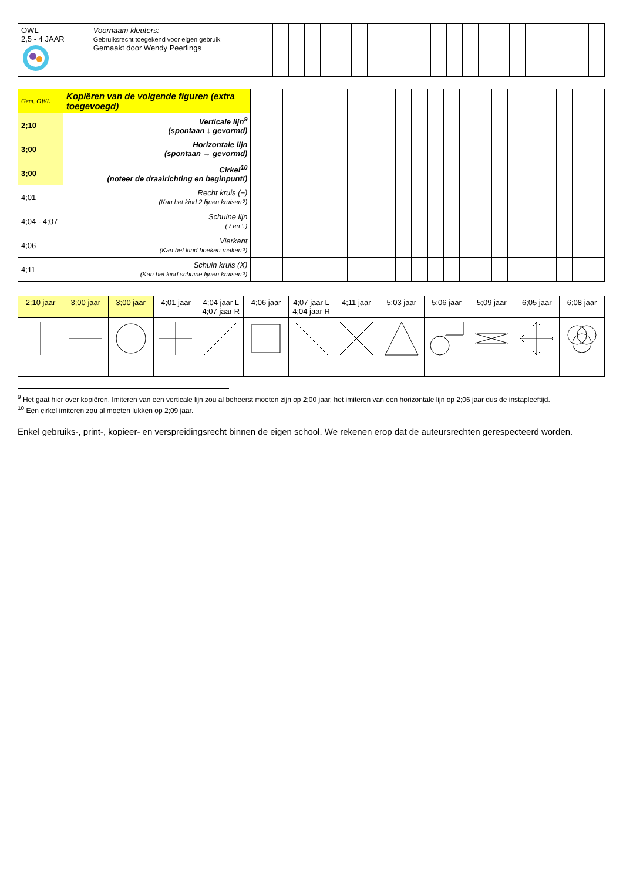| OWL 2,5 - 4 JAAR | Voornaam kleuters: Gebruiksrecht toegekend voor eigen gebruik Gemaakt door Wendy Peerlings | | | | | | | | | | | | | | | | | | | | | | |
| Gem. OWL | Kopiëren van de volgende figuren (extra toegevoegd) | | | | | | | | | | | | | | | | | | | | | | |
| 2;10 | Verticale lijn<sup>9</sup> (spontaan ↓ gevormd) | | | | | | | | | | | | | | | | | | | | | | |
| 3;00 | Horizontale lijn (spontaan → gevormd) | | | | | | | | | | | | | | | | | | | | | | |
| 3;00 | Cirkel<sup>10</sup> (noteer de draairichting en beginpunt!) | | | | | | | | | | | | | | | | | | | | | | |
| 4;01 | Recht kruis (+) (Kan het kind 2 lijnen kruisen?) | | | | | | | | | | | | | | | | | | | | | | |
| 4;04 - 4;07 | Schuine lijn ( / en \ ) | | | | | | | | | | | | | | | | | | | | | | |
| 4;06 | Vierkant (Kan het kind hoeken maken?) | | | | | | | | | | | | | | | | | | | | | | |
| 4;11 | Schuin kruis (X) (Kan het kind schuine lijnen kruisen?) | | | | | | | | | | | | | | | | | | | | | | |
| 2;10 jaar | 3;00 jaar | 3;00 jaar | 4;01 jaar | 4;04 jaar L 4;07 jaar R | 4;06 jaar | 4;07 jaar L 4;04 jaar R | 4;11 jaar | 5;03 jaar | 5;06 jaar | 5;09 jaar | 6;05 jaar | 6;08 jaar |
<sup>9</sup> Het gaat hier over kopiëren. Imiteren van een verticale lijn zou al beheerst moeten zijn op 2;00 jaar, het imiteren van een horizontale lijn op 2;06 jaar dus de instapleeftijd.
<sup>10</sup> Een cirkel imiteren zou al moeten lukken op 2;09 jaar.
Enkel gebruiks-, print-, kopieer- en verspreidingsrecht binnen de eigen school. We rekenen erop dat de auteursrechten gerespecteerd worden.